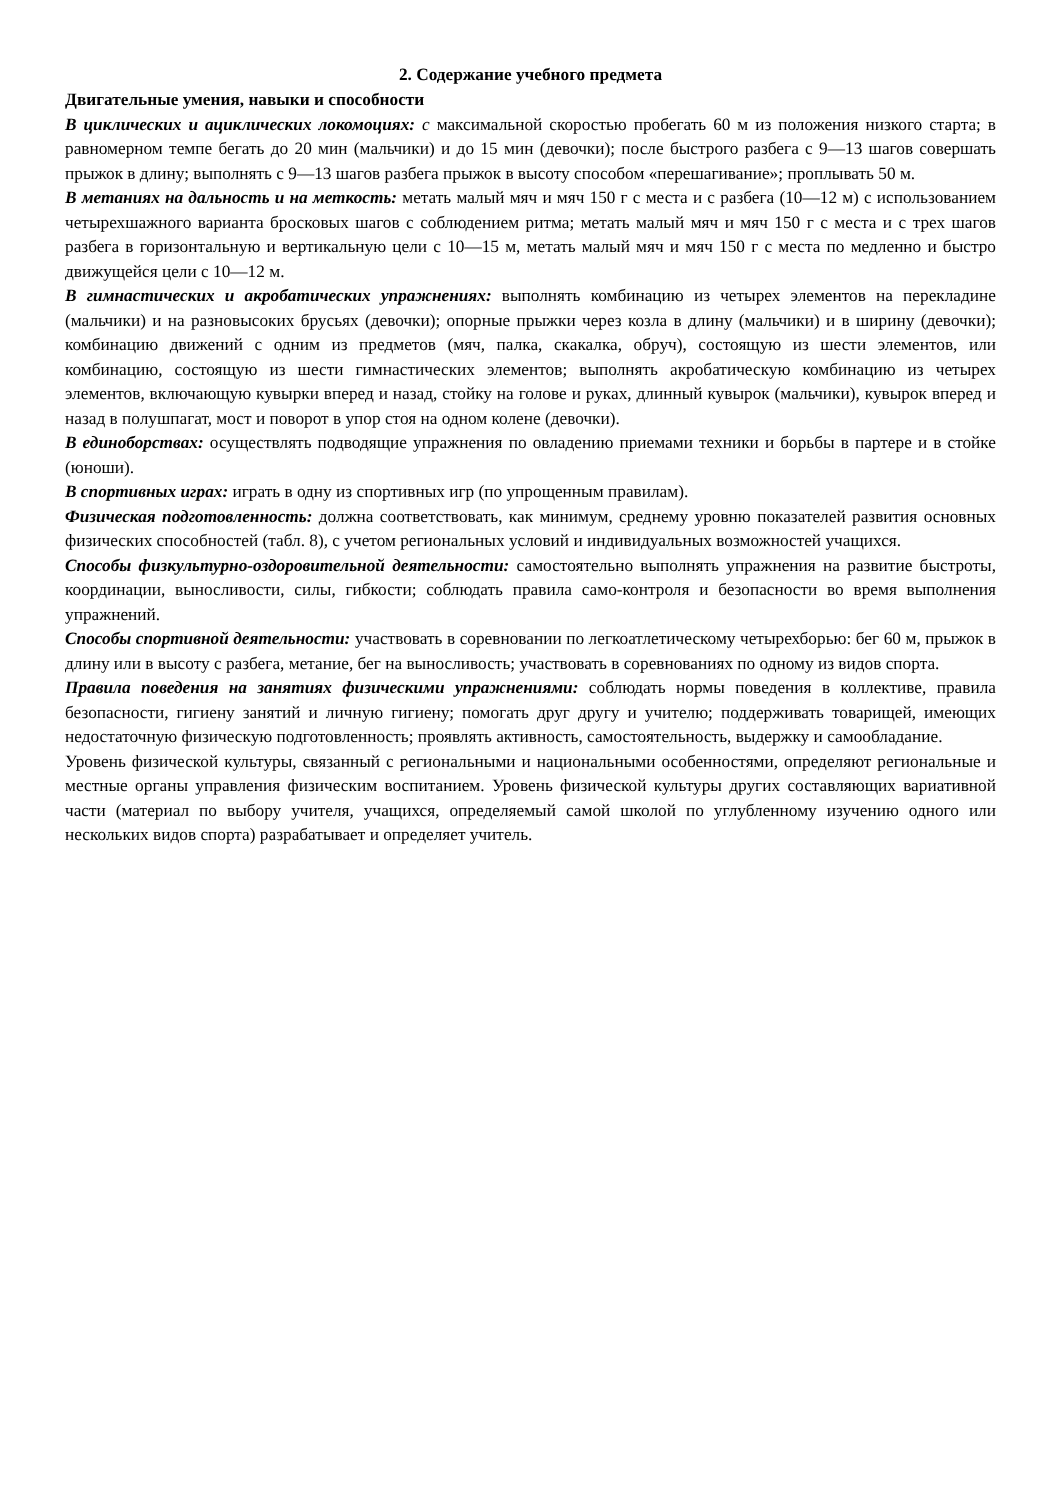2. Содержание учебного предмета
Двигательные умения, навыки и способности
В циклических и ациклических локомоциях: с максимальной скоростью пробегать 60 м из положения низкого старта; в равномерном темпе бегать до 20 мин (мальчики) и до 15 мин (девочки); после быстрого разбега с 9—13 шагов совершать прыжок в длину; выполнять с 9—13 шагов разбега прыжок в высоту способом «перешагивание»; проплывать 50 м.
В метаниях на дальность и на меткость: метать малый мяч и мяч 150 г с места и с разбега (10—12 м) с использованием четырехшажного варианта бросковых шагов с соблюдением ритма; метать малый мяч и мяч 150 г с места и с трех шагов разбега в горизонтальную и вертикальную цели с 10—15 м, метать малый мяч и мяч 150 г с места по медленно и быстро движущейся цели с 10—12 м.
В гимнастических и акробатических упражнениях: выполнять комбинацию из четырех элементов на перекладине (мальчики) и на разновысоких брусьях (девочки); опорные прыжки через козла в длину (мальчики) и в ширину (девочки); комбинацию движений с одним из предметов (мяч, палка, скакалка, обруч), состоящую из шести элементов, или комбинацию, состоящую из шести гимнастических элементов; выполнять акробатическую комбинацию из четырех элементов, включающую кувырки вперед и назад, стойку на голове и руках, длинный кувырок (мальчики), кувырок вперед и назад в полушпагат, мост и поворот в упор стоя на одном колене (девочки).
В единоборствах: осуществлять подводящие упражнения по овладению приемами техники и борьбы в партере и в стойке (юноши).
В спортивных играх: играть в одну из спортивных игр (по упрощенным правилам).
Физическая подготовленность: должна соответствовать, как минимум, среднему уровню показателей развития основных физических способностей (табл. 8), с учетом региональных условий и индивидуальных возможностей учащихся.
Способы физкультурно-оздоровительной деятельности: самостоятельно выполнять упражнения на развитие быстроты, координации, выносливости, силы, гибкости; соблюдать правила само-контроля и безопасности во время выполнения упражнений.
Способы спортивной деятельности: участвовать в соревновании по легкоатлетическому четырехборью: бег 60 м, прыжок в длину или в высоту с разбега, метание, бег на выносливость; участвовать в соревнованиях по одному из видов спорта.
Правила поведения на занятиях физическими упражнениями: соблюдать нормы поведения в коллективе, правила безопасности, гигиену занятий и личную гигиену; помогать друг другу и учителю; поддерживать товарищей, имеющих недостаточную физическую подготовленность; проявлять активность, самостоятельность, выдержку и самообладание.
Уровень физической культуры, связанный с региональными и национальными особенностями, определяют региональные и местные органы управления физическим воспитанием. Уровень физической культуры других составляющих вариативной части (материал по выбору учителя, учащихся, определяемый самой школой по углубленному изучению одного или нескольких видов спорта) разрабатывает и определяет учитель.